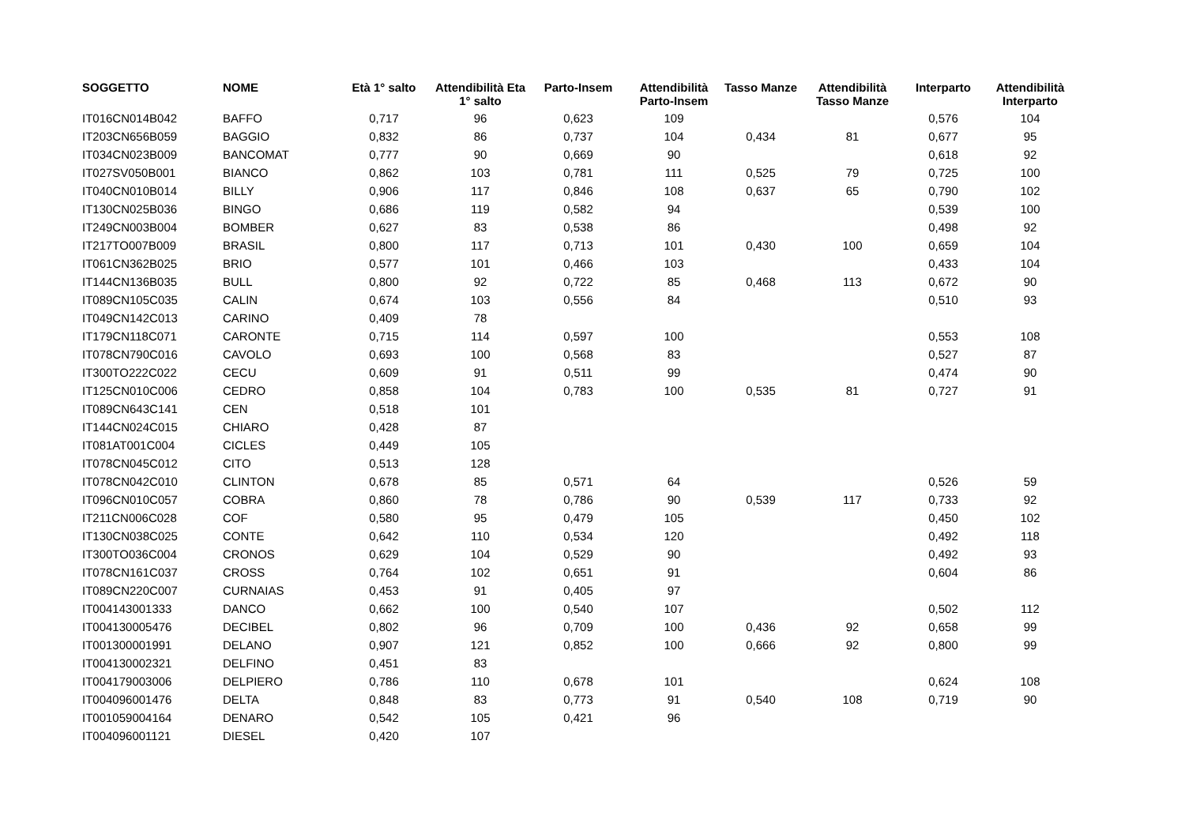| SOGGETTO | NOME | Età 1° salto | Attendibilità Eta 1° salto | Parto-Insem | Attendibilità Parto-Insem | Tasso Manze | Attendibilità Tasso Manze | Interparto | Attendibilità Interparto |
| --- | --- | --- | --- | --- | --- | --- | --- | --- | --- |
| IT016CN014B042 | BAFFO | 0,717 | 96 | 0,623 | 109 | | | 0,576 | 104 |
| IT203CN656B059 | BAGGIO | 0,832 | 86 | 0,737 | 104 | 0,434 | 81 | 0,677 | 95 |
| IT034CN023B009 | BANCOMAT | 0,777 | 90 | 0,669 | 90 | | | 0,618 | 92 |
| IT027SV050B001 | BIANCO | 0,862 | 103 | 0,781 | 111 | 0,525 | 79 | 0,725 | 100 |
| IT040CN010B014 | BILLY | 0,906 | 117 | 0,846 | 108 | 0,637 | 65 | 0,790 | 102 |
| IT130CN025B036 | BINGO | 0,686 | 119 | 0,582 | 94 | | | 0,539 | 100 |
| IT249CN003B004 | BOMBER | 0,627 | 83 | 0,538 | 86 | | | 0,498 | 92 |
| IT217TO007B009 | BRASIL | 0,800 | 117 | 0,713 | 101 | 0,430 | 100 | 0,659 | 104 |
| IT061CN362B025 | BRIO | 0,577 | 101 | 0,466 | 103 | | | 0,433 | 104 |
| IT144CN136B035 | BULL | 0,800 | 92 | 0,722 | 85 | 0,468 | 113 | 0,672 | 90 |
| IT089CN105C035 | CALIN | 0,674 | 103 | 0,556 | 84 | | | 0,510 | 93 |
| IT049CN142C013 | CARINO | 0,409 | 78 | | | | | | |
| IT179CN118C071 | CARONTE | 0,715 | 114 | 0,597 | 100 | | | 0,553 | 108 |
| IT078CN790C016 | CAVOLO | 0,693 | 100 | 0,568 | 83 | | | 0,527 | 87 |
| IT300TO222C022 | CECU | 0,609 | 91 | 0,511 | 99 | | | 0,474 | 90 |
| IT125CN010C006 | CEDRO | 0,858 | 104 | 0,783 | 100 | 0,535 | 81 | 0,727 | 91 |
| IT089CN643C141 | CEN | 0,518 | 101 | | | | | | |
| IT144CN024C015 | CHIARO | 0,428 | 87 | | | | | | |
| IT081AT001C004 | CICLES | 0,449 | 105 | | | | | | |
| IT078CN045C012 | CITO | 0,513 | 128 | | | | | | |
| IT078CN042C010 | CLINTON | 0,678 | 85 | 0,571 | 64 | | | 0,526 | 59 |
| IT096CN010C057 | COBRA | 0,860 | 78 | 0,786 | 90 | 0,539 | 117 | 0,733 | 92 |
| IT211CN006C028 | COF | 0,580 | 95 | 0,479 | 105 | | | 0,450 | 102 |
| IT130CN038C025 | CONTE | 0,642 | 110 | 0,534 | 120 | | | 0,492 | 118 |
| IT300TO036C004 | CRONOS | 0,629 | 104 | 0,529 | 90 | | | 0,492 | 93 |
| IT078CN161C037 | CROSS | 0,764 | 102 | 0,651 | 91 | | | 0,604 | 86 |
| IT089CN220C007 | CURNAIAS | 0,453 | 91 | 0,405 | 97 | | | | |
| IT004143001333 | DANCO | 0,662 | 100 | 0,540 | 107 | | | 0,502 | 112 |
| IT004130005476 | DECIBEL | 0,802 | 96 | 0,709 | 100 | 0,436 | 92 | 0,658 | 99 |
| IT001300001991 | DELANO | 0,907 | 121 | 0,852 | 100 | 0,666 | 92 | 0,800 | 99 |
| IT004130002321 | DELFINO | 0,451 | 83 | | | | | | |
| IT004179003006 | DELPIERO | 0,786 | 110 | 0,678 | 101 | | | 0,624 | 108 |
| IT004096001476 | DELTA | 0,848 | 83 | 0,773 | 91 | 0,540 | 108 | 0,719 | 90 |
| IT001059004164 | DENARO | 0,542 | 105 | 0,421 | 96 | | | | |
| IT004096001121 | DIESEL | 0,420 | 107 | | | | | | |